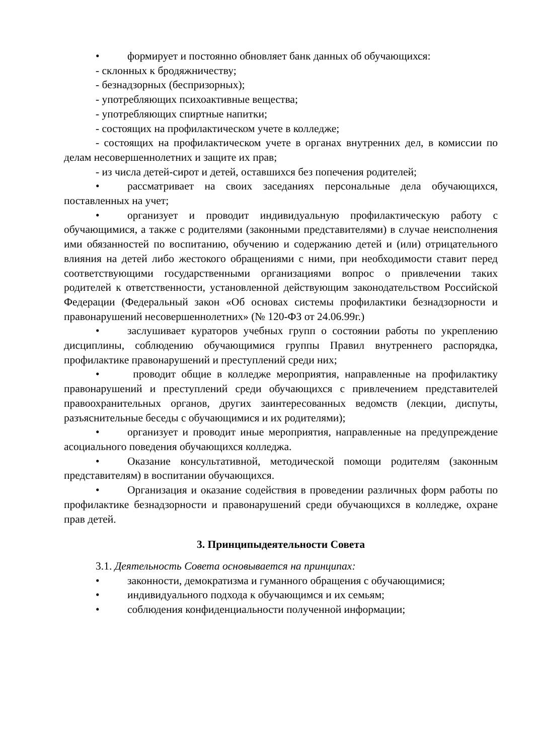• формирует и постоянно обновляет банк данных об обучающихся:
- склонных к бродяжничеству;
- безнадзорных (беспризорных);
- употребляющих психоактивные вещества;
- употребляющих спиртные напитки;
- состоящих на профилактическом учете в колледже;
- состоящих на профилактическом учете в органах внутренних дел, в комиссии по делам несовершеннолетних и защите их прав;
- из числа детей-сирот и детей, оставшихся без попечения родителей;
• рассматривает на своих заседаниях персональные дела обучающихся, поставленных на учет;
• организует и проводит индивидуальную профилактическую работу с обучающимися, а также с родителями (законными представителями) в случае неисполнения ими обязанностей по воспитанию, обучению и содержанию детей и (или) отрицательного влияния на детей либо жестокого обращениями с ними, при необходимости ставит перед соответствующими государственными организациями вопрос о привлечении таких родителей к ответственности, установленной действующим законодательством Российской Федерации (Федеральный закон «Об основах системы профилактики безнадзорности и правонарушений несовершеннолетних» (№ 120-ФЗ от 24.06.99г.)
• заслушивает кураторов учебных групп о состоянии работы по укреплению дисциплины, соблюдению обучающимися группы Правил внутреннего распорядка, профилактике правонарушений и преступлений среди них;
• проводит общие в колледже мероприятия, направленные на профилактику правонарушений и преступлений среди обучающихся с привлечением представителей правоохранительных органов, других заинтересованных ведомств (лекции, диспуты, разъяснительные беседы с обучающимися и их родителями);
• организует и проводит иные мероприятия, направленные на предупреждение асоциального поведения обучающихся колледжа.
• Оказание консультативной, методической помощи родителям (законным представителям) в воспитании обучающихся.
• Организация и оказание содействия в проведении различных форм работы по профилактике безнадзорности и правонарушений среди обучающихся в колледже, охране прав детей.
3. Принципыдеятельности Совета
3.1. Деятельность Совета основывается на принципах:
• законности, демократизма и гуманного обращения с обучающимися;
• индивидуального подхода к обучающимся и их семьям;
• соблюдения конфиденциальности полученной информации;